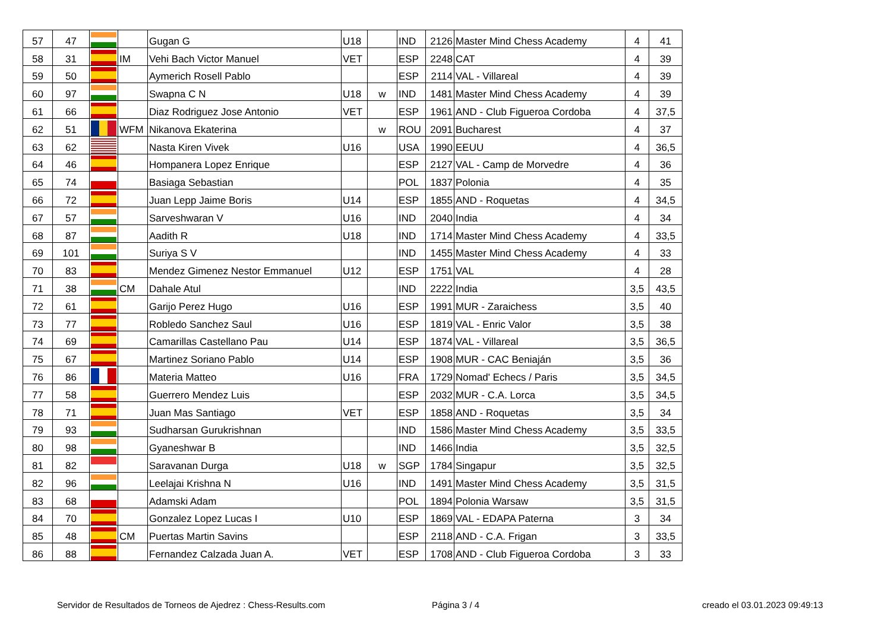| 57 | 47 | | | Gugan G | U18 | | IND | 2126 | Master Mind Chess Academy | 4 | 41 |
| 58 | 31 | | IM | Vehi Bach Victor Manuel | VET | | ESP | 2248 | CAT | 4 | 39 |
| 59 | 50 | | | Aymerich Rosell Pablo | | | ESP | 2114 | VAL - Villareal | 4 | 39 |
| 60 | 97 | | | Swapna C N | U18 | w | IND | 1481 | Master Mind Chess Academy | 4 | 39 |
| 61 | 66 | | | Diaz Rodriguez Jose Antonio | VET | | ESP | 1961 | AND - Club Figueroa Cordoba | 4 | 37,5 |
| 62 | 51 | | WFM | Nikanova Ekaterina | | w | ROU | 2091 | Bucharest | 4 | 37 |
| 63 | 62 | | | Nasta Kiren Vivek | U16 | | USA | 1990 | EEUU | 4 | 36,5 |
| 64 | 46 | | | Hompanera Lopez Enrique | | | ESP | 2127 | VAL - Camp de Morvedre | 4 | 36 |
| 65 | 74 | | | Basiaga Sebastian | | | POL | 1837 | Polonia | 4 | 35 |
| 66 | 72 | | | Juan Lepp Jaime Boris | U14 | | ESP | 1855 | AND - Roquetas | 4 | 34,5 |
| 67 | 57 | | | Sarveshwaran V | U16 | | IND | 2040 | India | 4 | 34 |
| 68 | 87 | | | Aadith R | U18 | | IND | 1714 | Master Mind Chess Academy | 4 | 33,5 |
| 69 | 101 | | | Suriya S V | | | IND | 1455 | Master Mind Chess Academy | 4 | 33 |
| 70 | 83 | | | Mendez Gimenez Nestor Emmanuel | U12 | | ESP | 1751 | VAL | 4 | 28 |
| 71 | 38 | | CM | Dahale Atul | | | IND | 2222 | India | 3,5 | 43,5 |
| 72 | 61 | | | Garijo Perez Hugo | U16 | | ESP | 1991 | MUR - Zaraichess | 3,5 | 40 |
| 73 | 77 | | | Robledo Sanchez Saul | U16 | | ESP | 1819 | VAL - Enric Valor | 3,5 | 38 |
| 74 | 69 | | | Camarillas Castellano Pau | U14 | | ESP | 1874 | VAL - Villareal | 3,5 | 36,5 |
| 75 | 67 | | | Martinez Soriano Pablo | U14 | | ESP | 1908 | MUR - CAC Beniaján | 3,5 | 36 |
| 76 | 86 | | | Materia Matteo | U16 | | FRA | 1729 | Nomad' Echecs / Paris | 3,5 | 34,5 |
| 77 | 58 | | | Guerrero Mendez Luis | | | ESP | 2032 | MUR - C.A. Lorca | 3,5 | 34,5 |
| 78 | 71 | | | Juan Mas Santiago | VET | | ESP | 1858 | AND - Roquetas | 3,5 | 34 |
| 79 | 93 | | | Sudharsan Gurukrishnan | | | IND | 1586 | Master Mind Chess Academy | 3,5 | 33,5 |
| 80 | 98 | | | Gyaneshwar B | | | IND | 1466 | India | 3,5 | 32,5 |
| 81 | 82 | | | Saravanan Durga | U18 | w | SGP | 1784 | Singapur | 3,5 | 32,5 |
| 82 | 96 | | | Leelajai Krishna N | U16 | | IND | 1491 | Master Mind Chess Academy | 3,5 | 31,5 |
| 83 | 68 | | | Adamski Adam | | | POL | 1894 | Polonia Warsaw | 3,5 | 31,5 |
| 84 | 70 | | | Gonzalez Lopez Lucas I | U10 | | ESP | 1869 | VAL - EDAPA Paterna | 3 | 34 |
| 85 | 48 | | CM | Puertas Martin Savins | | | ESP | 2118 | AND - C.A. Frigan | 3 | 33,5 |
| 86 | 88 | | | Fernandez Calzada Juan A. | VET | | ESP | 1708 | AND - Club Figueroa Cordoba | 3 | 33 |
Servidor de Resultados de Torneos de Ajedrez : Chess-Results.com Página 3 / 4 creado el 03.01.2023 09:49:13